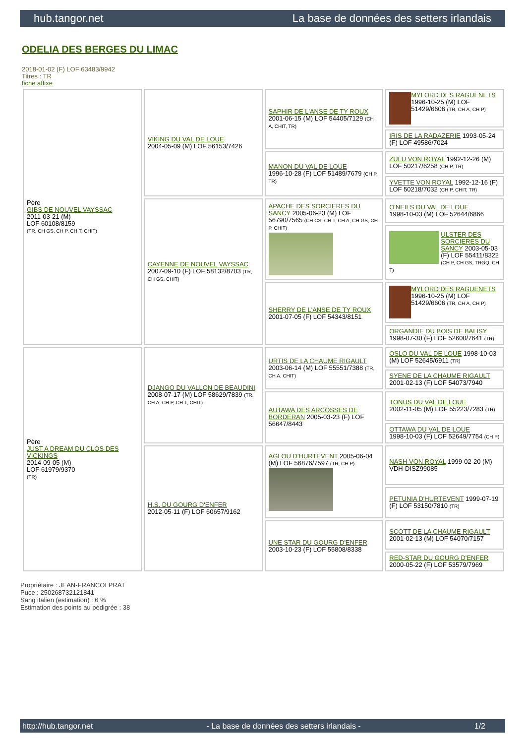hub.tangor.net La base de données des setters irlandais
ODELIA DES BERGES DU LIMAC
2018-01-02 (F) LOF 63483/9942
Titres : TR
fiche affixe
| Père GIBS DE NOUVEL VAYSSAC 2011-03-21 (M) LOF 60108/8159 (TR, CH GS, CH P, CH T, CHIT) | VIKING DU VAL DE LOUE 2004-05-09 (M) LOF 56153/7426 | SAPHIR DE L'ANSE DE TY ROUX 2001-06-15 (M) LOF 54405/7129 (CH A, CHIT, TR) | MYLORD DES RAGUENETS 1996-10-25 (M) LOF 51429/6606 (TR, CH A, CH P) |
| | | | IRIS DE LA RADAZERIE 1993-05-24 (F) LOF 49586/7024 |
| | | MANON DU VAL DE LOUE 1996-10-28 (F) LOF 51489/7679 (CH P, TR) | ZULU VON ROYAL 1992-12-26 (M) LOF 50217/6258 (CH P, TR) |
| | | | YVETTE VON ROYAL 1992-12-16 (F) LOF 50218/7032 (CH P, CHIT, TR) |
| | CAYENNE DE NOUVEL VAYSSAC 2007-09-10 (F) LOF 58132/8703 (TR, CH GS, CHIT) | APACHE DES SORCIERES DU SANCY 2005-06-23 (M) LOF 56790/7565 (CH CS, CH T, CH A, CH GS, CH P, CHIT) | O'NEILS DU VAL DE LOUE 1998-10-03 (M) LOF 52644/6866 |
| | | | ULSTER DES SORCIERES DU SANCY 2003-05-03 (F) LOF 55411/8322 (CH P, CH GS, TRGQ, CH T) |
| | | SHERRY DE L'ANSE DE TY ROUX 2001-07-05 (F) LOF 54343/8151 | MYLORD DES RAGUENETS 1996-10-25 (M) LOF 51429/6606 (TR, CH A, CH P) |
| | | | ORGANDIE DU BOIS DE BALISY 1998-07-30 (F) LOF 52600/7641 (TR) |
| Père JUST A DREAM DU CLOS DES VICKINGS 2014-09-05 (M) LOF 61979/9370 (TR) | DJANGO DU VALLON DE BEAUDINI 2008-07-17 (M) LOF 58629/7839 (TR, CH A, CH P, CH T, CHIT) | URTIS DE LA CHAUME RIGAULT 2003-06-14 (M) LOF 55551/7388 (TR, CH A, CHIT) | OSLO DU VAL DE LOUE 1998-10-03 (M) LOF 52645/6911 (TR) |
| | | | SYENE DE LA CHAUME RIGAULT 2001-02-13 (F) LOF 54073/7940 |
| | | AUTAWA DES ARCOSSES DE BORDERAN 2005-03-23 (F) LOF 56647/8443 | TONUS DU VAL DE LOUE 2002-11-05 (M) LOF 55223/7283 (TR) |
| | | | OTTAWA DU VAL DE LOUE 1998-10-03 (F) LOF 52649/7754 (CH P) |
| | H.S. DU GOURG D'ENFER 2012-05-11 (F) LOF 60657/9162 | AGLOU D'HURTEVENT 2005-06-04 (M) LOF 56876/7597 (TR, CH P) | NASH VON ROYAL 1999-02-20 (M) VDH-DISZ99085 |
| | | | PETUNIA D'HURTEVENT 1999-07-19 (F) LOF 53150/7810 (TR) |
| | | UNE STAR DU GOURG D'ENFER 2003-10-23 (F) LOF 55808/8338 | SCOTT DE LA CHAUME RIGAULT 2001-02-13 (M) LOF 54070/7157 |
| | | | RED-STAR DU GOURG D'ENFER 2000-05-22 (F) LOF 53579/7969 |
Propriétaire : JEAN-FRANCOI PRAT
Puce : 250268732121841
Sang italien (estimation) : 6 %
Estimation des points au pédigrée : 38
http://hub.tangor.net - La base de données des setters irlandais - 1/2